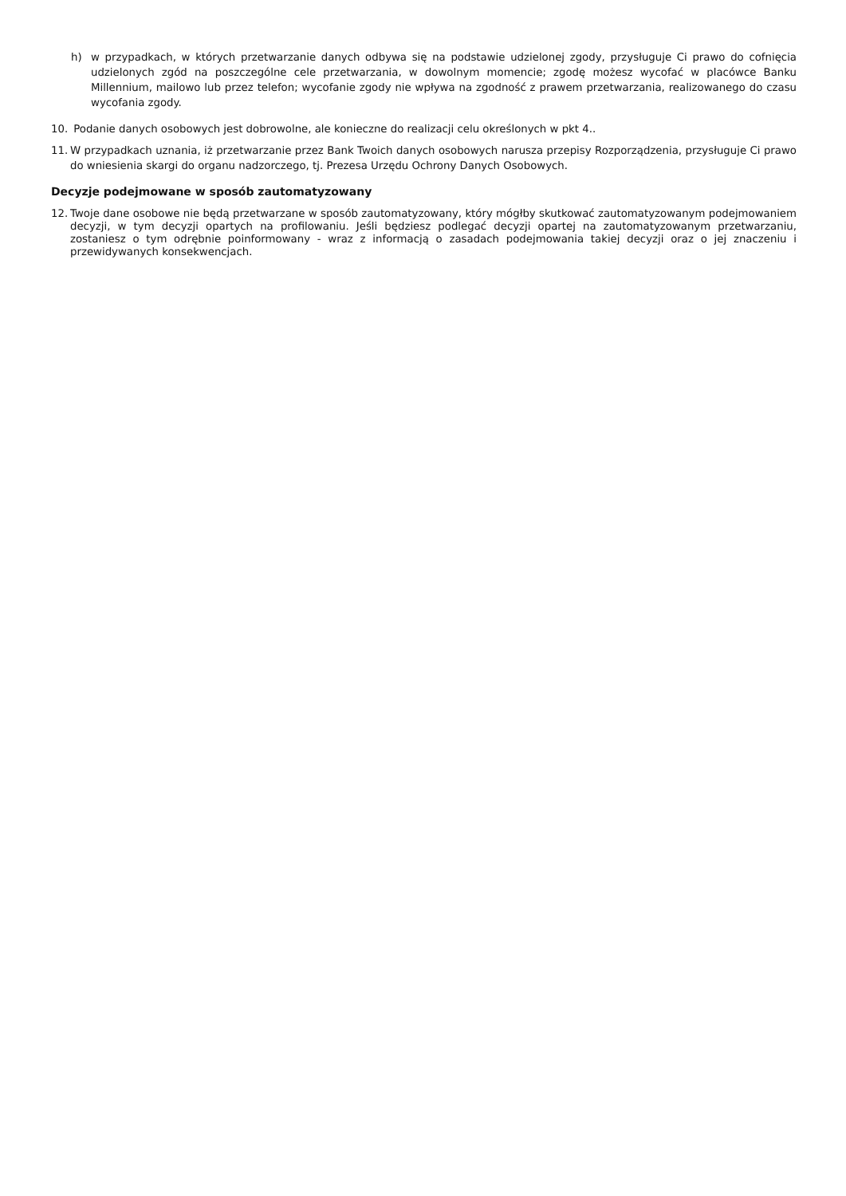h) w przypadkach, w których przetwarzanie danych odbywa się na podstawie udzielonej zgody, przysługuje Ci prawo do cofnięcia udzielonych zgód na poszczególne cele przetwarzania, w dowolnym momencie; zgodę możesz wycofać w placówce Banku Millennium, mailowo lub przez telefon; wycofanie zgody nie wpływa na zgodność z prawem przetwarzania, realizowanego do czasu wycofania zgody.
10. Podanie danych osobowych jest dobrowolne, ale konieczne do realizacji celu określonych w pkt 4..
11. W przypadkach uznania, iż przetwarzanie przez Bank Twoich danych osobowych narusza przepisy Rozporządzenia, przysługuje Ci prawo do wniesienia skargi do organu nadzorczego, tj. Prezesa Urzędu Ochrony Danych Osobowych.
Decyzje podejmowane w sposób zautomatyzowany
12. Twoje dane osobowe nie będą przetwarzane w sposób zautomatyzowany, który mógłby skutkować zautomatyzowanym podejmowaniem decyzji, w tym decyzji opartych na profilowaniu. Jeśli będziesz podlegać decyzji opartej na zautomatyzowanym przetwarzaniu, zostaniesz o tym odrębnie poinformowany - wraz z informacją o zasadach podejmowania takiej decyzji oraz o jej znaczeniu i przewidywanych konsekwencjach.